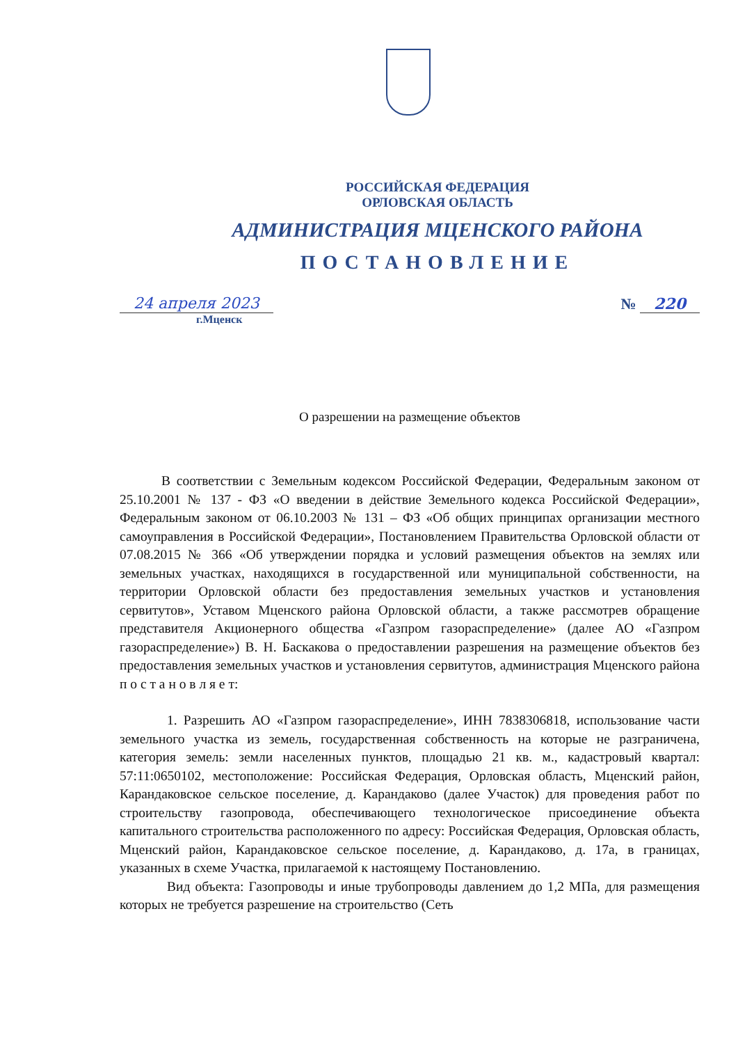РОССИЙСКАЯ ФЕДЕРАЦИЯ
ОРЛОВСКАЯ ОБЛАСТЬ
АДМИНИСТРАЦИЯ МЦЕНСКОГО РАЙОНА
ПОСТАНОВЛЕНИЕ
24 апреля 2023 № 220
г.Мценск
О разрешении на размещение объектов
В соответствии с Земельным кодексом Российской Федерации, Федеральным законом от 25.10.2001 № 137 - ФЗ «О введении в действие Земельного кодекса Российской Федерации», Федеральным законом от 06.10.2003 № 131 – ФЗ «Об общих принципах организации местного самоуправления в Российской Федерации», Постановлением Правительства Орловской области от 07.08.2015 № 366 «Об утверждении порядка и условий размещения объектов на землях или земельных участках, находящихся в государственной или муниципальной собственности, на территории Орловской области без предоставления земельных участков и установления сервитутов», Уставом Мценского района Орловской области, а также рассмотрев обращение представителя Акционерного общества «Газпром газораспределение» (далее АО «Газпром газораспределение») В. Н. Баскакова о предоставлении разрешения на размещение объектов без предоставления земельных участков и установления сервитутов, администрация Мценского района п о с т а н о в л я е т:
1. Разрешить АО «Газпром газораспределение», ИНН 7838306818, использование части земельного участка из земель, государственная собственность на которые не разграничена, категория земель: земли населенных пунктов, площадью 21 кв. м., кадастровый квартал: 57:11:0650102, местоположение: Российская Федерация, Орловская область, Мценский район, Карандаковское сельское поселение, д. Карандаково (далее Участок) для проведения работ по строительству газопровода, обеспечивающего технологическое присоединение объекта капитального строительства расположенного по адресу: Российская Федерация, Орловская область, Мценский район, Карандаковское сельское поселение, д. Карандаково, д. 17а, в границах, указанных в схеме Участка, прилагаемой к настоящему Постановлению.
Вид объекта: Газопроводы и иные трубопроводы давлением до 1,2 МПа, для размещения которых не требуется разрешение на строительство (Сеть